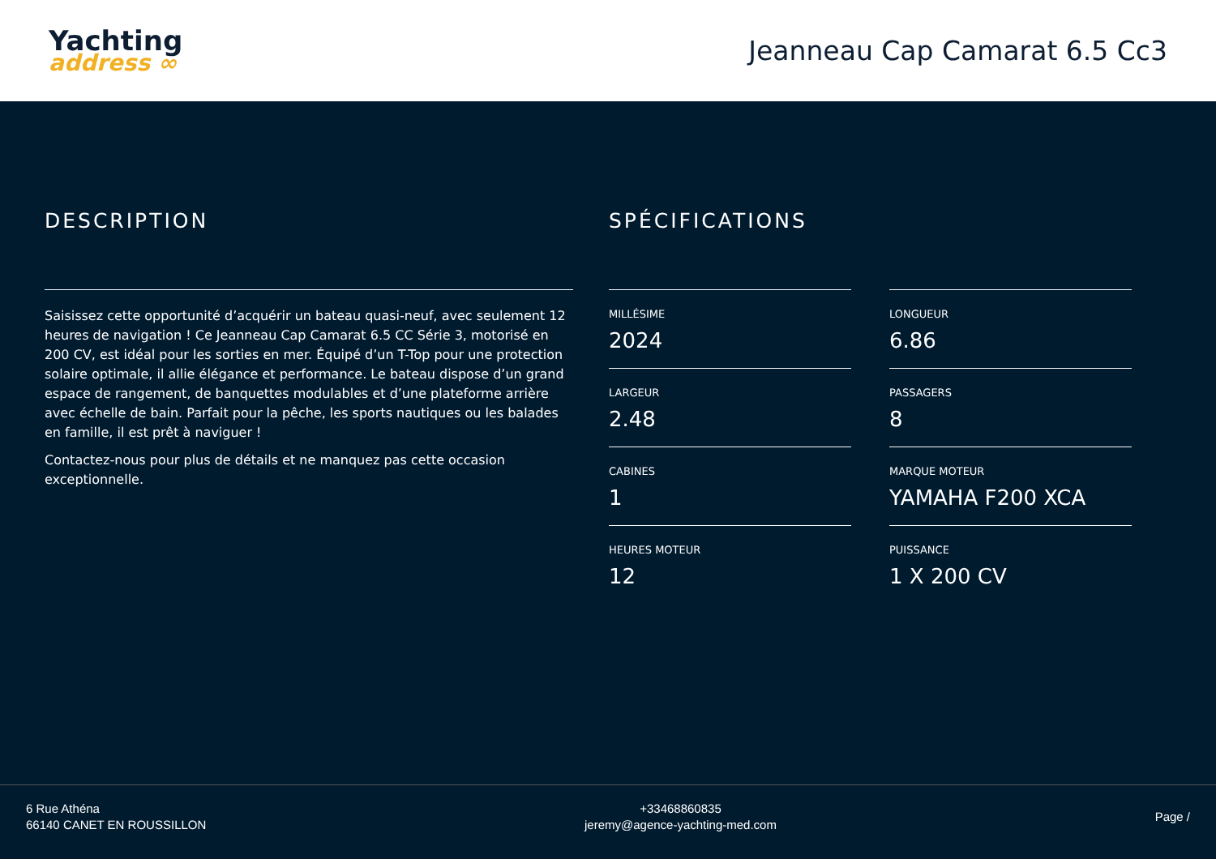Yachting
address ∞
Jeanneau Cap Camarat 6.5 Cc3
DESCRIPTION
Saisissez cette opportunité d’acquérir un bateau quasi-neuf, avec seulement 12 heures de navigation ! Ce Jeanneau Cap Camarat 6.5 CC Série 3, motorisé en 200 CV, est idéal pour les sorties en mer. Équipé d’un T-Top pour une protection solaire optimale, il allie élégance et performance. Le bateau dispose d’un grand espace de rangement, de banquettes modulables et d’une plateforme arrière avec échelle de bain. Parfait pour la pêche, les sports nautiques ou les balades en famille, il est prêt à naviguer !
Contactez-nous pour plus de détails et ne manquez pas cette occasion exceptionnelle.
SPÉCIFICATIONS
MILLÉSIME
2024
LONGUEUR
6.86
LARGEUR
2.48
PASSAGERS
8
CABINES
1
MARQUE MOTEUR
YAMAHA F200 XCA
HEURES MOTEUR
12
PUISSANCE
1 X 200 CV
6 Rue Athéna
66140 CANET EN ROUSSILLON
+33468860835
jeremy@agence-yachting-med.com
Page /